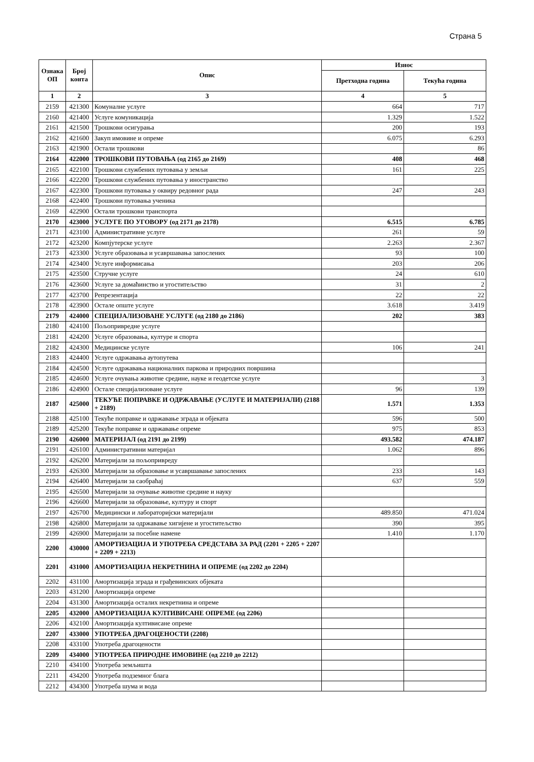Страна 5
| Ознака ОП | Број конта | Опис | Износ | |
| --- | --- | --- | --- | --- |
| | | | Претходна година | Текућа година |
| 1 | 2 | 3 | 4 | 5 |
| 2159 | 421300 | Комуналне услуге | 664 | 717 |
| 2160 | 421400 | Услуге комуникација | 1.329 | 1.522 |
| 2161 | 421500 | Трошкови осигурања | 200 | 193 |
| 2162 | 421600 | Закуп имовине и опреме | 6.075 | 6.293 |
| 2163 | 421900 | Остали трошкови | | 86 |
| 2164 | 422000 | ТРОШКОВИ ПУТОВАЊА (од 2165 до 2169) | 408 | 468 |
| 2165 | 422100 | Трошкови службених путовања у земљи | 161 | 225 |
| 2166 | 422200 | Трошкови службених путовања у иностранство | | |
| 2167 | 422300 | Трошкови путовања у оквиру редовног рада | 247 | 243 |
| 2168 | 422400 | Трошкови путовања ученика | | |
| 2169 | 422900 | Остали трошкови транспорта | | |
| 2170 | 423000 | УСЛУГЕ ПО УГОВОРУ (од 2171 до 2178) | 6.515 | 6.785 |
| 2171 | 423100 | Административне услуге | 261 | 59 |
| 2172 | 423200 | Компјутерске услуге | 2.263 | 2.367 |
| 2173 | 423300 | Услуге образовања и усавршавања запослених | 93 | 100 |
| 2174 | 423400 | Услуге информисања | 203 | 206 |
| 2175 | 423500 | Стручне услуге | 24 | 610 |
| 2176 | 423600 | Услуге за домаћинство и угоститељство | 31 | 2 |
| 2177 | 423700 | Репрезентација | 22 | 22 |
| 2178 | 423900 | Остале опште услуге | 3.618 | 3.419 |
| 2179 | 424000 | СПЕЦИЈАЛИЗОВАНЕ УСЛУГЕ (од 2180 до 2186) | 202 | 383 |
| 2180 | 424100 | Пољопривредне услуге | | |
| 2181 | 424200 | Услуге образовања, културе и спорта | | |
| 2182 | 424300 | Медицинске услуге | 106 | 241 |
| 2183 | 424400 | Услуге одржавања аутопутева | | |
| 2184 | 424500 | Услуге одржавања националних паркова и природних површина | | |
| 2185 | 424600 | Услуге очувања животне средине, науке и геодетске услуге | | 3 |
| 2186 | 424900 | Остале специјализоване услуге | 96 | 139 |
| 2187 | 425000 | ТЕКУЋЕ ПОПРАВКЕ И ОДРЖАВАЊЕ (УСЛУГЕ И МАТЕРИЈАЛИ) (2188 + 2189) | 1.571 | 1.353 |
| 2188 | 425100 | Текуће поправке и одржавање зграда и објеката | 596 | 500 |
| 2189 | 425200 | Текуће поправке и одржавање опреме | 975 | 853 |
| 2190 | 426000 | МАТЕРИЈАЛ (од 2191 до 2199) | 493.582 | 474.187 |
| 2191 | 426100 | Административни материјал | 1.062 | 896 |
| 2192 | 426200 | Материјали за пољопривреду | | |
| 2193 | 426300 | Материјали за образовање и усавршавање запослених | 233 | 143 |
| 2194 | 426400 | Материјали за саобраћај | 637 | 559 |
| 2195 | 426500 | Материјали за очување животне средине и науку | | |
| 2196 | 426600 | Материјали за образовање, културу и спорт | | |
| 2197 | 426700 | Медицински и лабораторијски материјали | 489.850 | 471.024 |
| 2198 | 426800 | Материјали за одржавање хигијене и угоститељство | 390 | 395 |
| 2199 | 426900 | Материјали за посебне намене | 1.410 | 1.170 |
| 2200 | 430000 | АМОРТИЗАЦИЈА И УПОТРЕБА СРЕДСТАВА ЗА РАД (2201 + 2205 + 2207 + 2209 + 2213) | | |
| 2201 | 431000 | АМОРТИЗАЦИЈА НЕКРЕТНИНА И ОПРЕМЕ (од 2202 до 2204) | | |
| 2202 | 431100 | Амортизација зграда и грађевинских објеката | | |
| 2203 | 431200 | Амортизација опреме | | |
| 2204 | 431300 | Амортизација осталих некретнина и опреме | | |
| 2205 | 432000 | АМОРТИЗАЦИЈА КУЛТИВИСАНЕ ОПРЕМЕ (од 2206) | | |
| 2206 | 432100 | Амортизација култивисане опреме | | |
| 2207 | 433000 | УПОТРЕБА ДРАГОЦЕНОСТИ (2208) | | |
| 2208 | 433100 | Употреба драгоцености | | |
| 2209 | 434000 | УПОТРЕБА ПРИРОДНЕ ИМОВИНЕ (од 2210 до 2212) | | |
| 2210 | 434100 | Употреба земљишта | | |
| 2211 | 434200 | Употреба подземног блага | | |
| 2212 | 434300 | Употреба шума и вода | | |